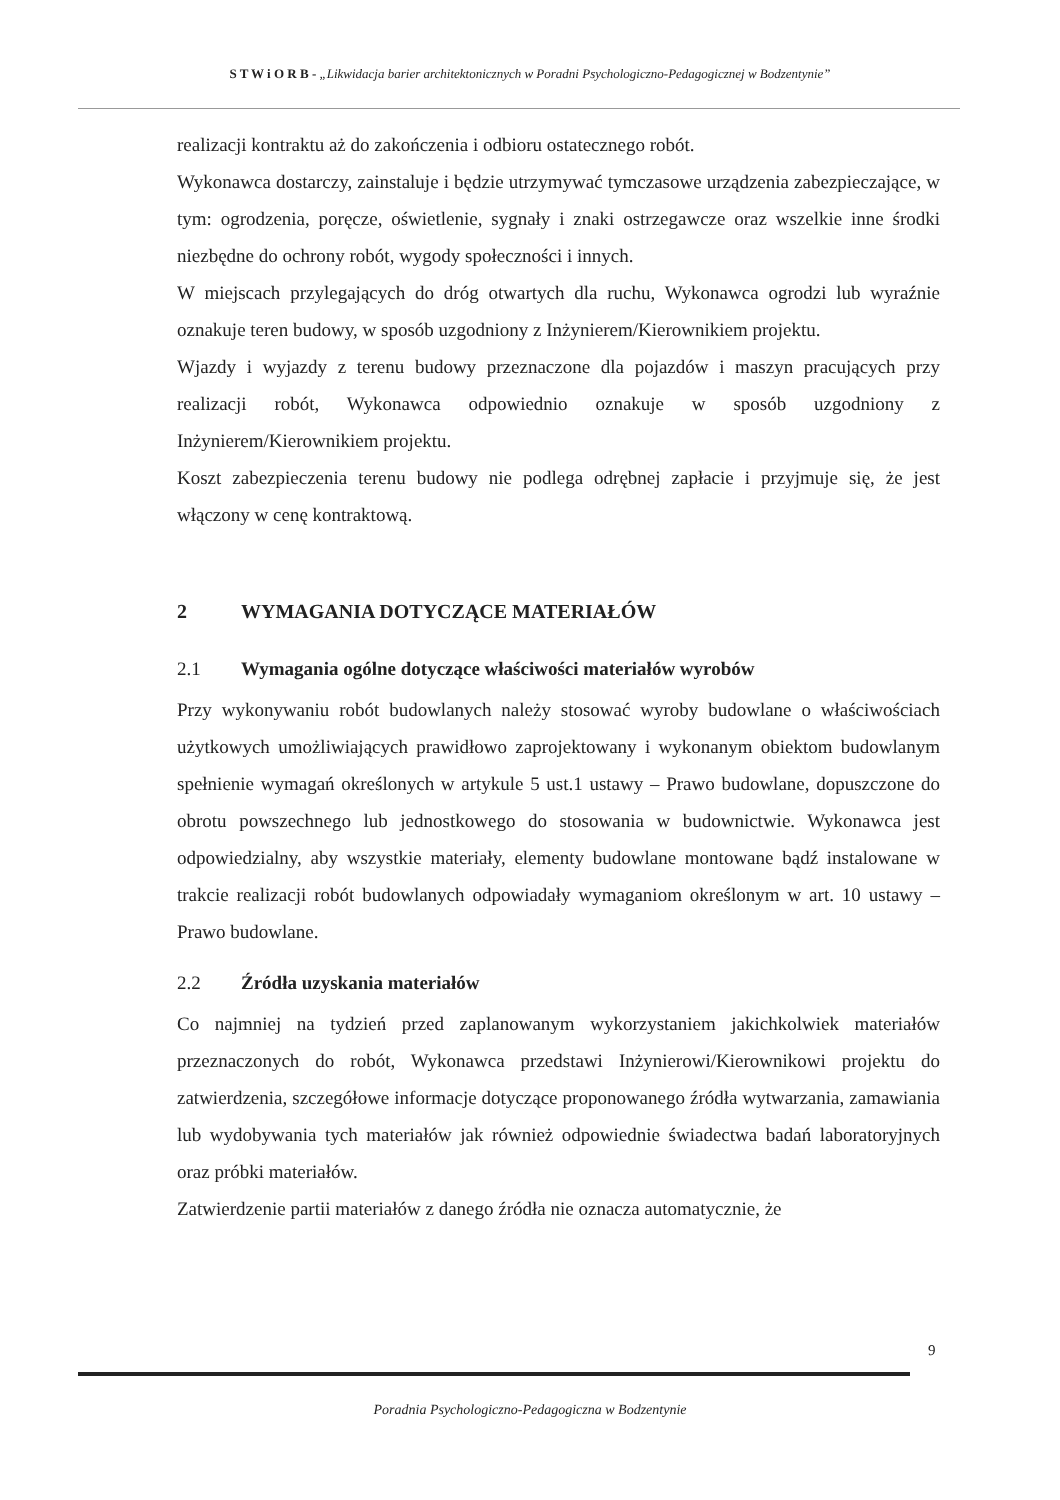S T W i O R B - „Likwidacja barier architektonicznych w Poradni Psychologiczno-Pedagogicznej w Bodzentynie”
realizacji kontraktu aż do zakończenia i odbioru ostatecznego robót.
Wykonawca dostarczy, zainstaluje i będzie utrzymywać tymczasowe urządzenia zabezpieczające, w tym: ogrodzenia, poręcze, oświetlenie, sygnały i znaki ostrzegawcze oraz wszelkie inne środki niezbędne do ochrony robót, wygody społeczności i innych.
W miejscach przylegających do dróg otwartych dla ruchu, Wykonawca ogrodzi lub wyraźnie oznakuje teren budowy, w sposób uzgodniony z Inżynierem/Kierownikiem projektu.
Wjazdy i wyjazdy z terenu budowy przeznaczone dla pojazdów i maszyn pracujących przy realizacji robót, Wykonawca odpowiednio oznakuje w sposób uzgodniony z Inżynierem/Kierownikiem projektu.
Koszt zabezpieczenia terenu budowy nie podlega odrębnej zapłacie i przyjmuje się, że jest włączony w cenę kontraktową.
2 WYMAGANIA DOTYCZĄCE MATERIAŁÓW
2.1 Wymagania ogólne dotyczące właściwości materiałów wyrobów
Przy wykonywaniu robót budowlanych należy stosować wyroby budowlane o właściwościach użytkowych umożliwiających prawidłowo zaprojektowany i wykonanym obiektom budowlanym spełnienie wymagań określonych w artykule 5 ust.1 ustawy – Prawo budowlane, dopuszczone do obrotu powszechnego lub jednostkowego do stosowania w budownictwie. Wykonawca jest odpowiedzialny, aby wszystkie materiały, elementy budowlane montowane bądź instalowane w trakcie realizacji robót budowlanych odpowiadały wymaganiom określonym w art. 10 ustawy – Prawo budowlane.
2.2 Źródła uzyskania materiałów
Co najmniej na tydzień przed zaplanowanym wykorzystaniem jakichkolwiek materiałów przeznaczonych do robót, Wykonawca przedstawi Inżynierowi/Kierownikowi projektu do zatwierdzenia, szczegółowe informacje dotyczące proponowanego źródła wytwarzania, zamawiania lub wydobywania tych materiałów jak również odpowiednie świadectwa badań laboratoryjnych oraz próbki materiałów.
Zatwierdzenie partii materiałów z danego źródła nie oznacza automatycznie, że
9
Poradnia Psychologiczno-Pedagogiczna w Bodzentynie